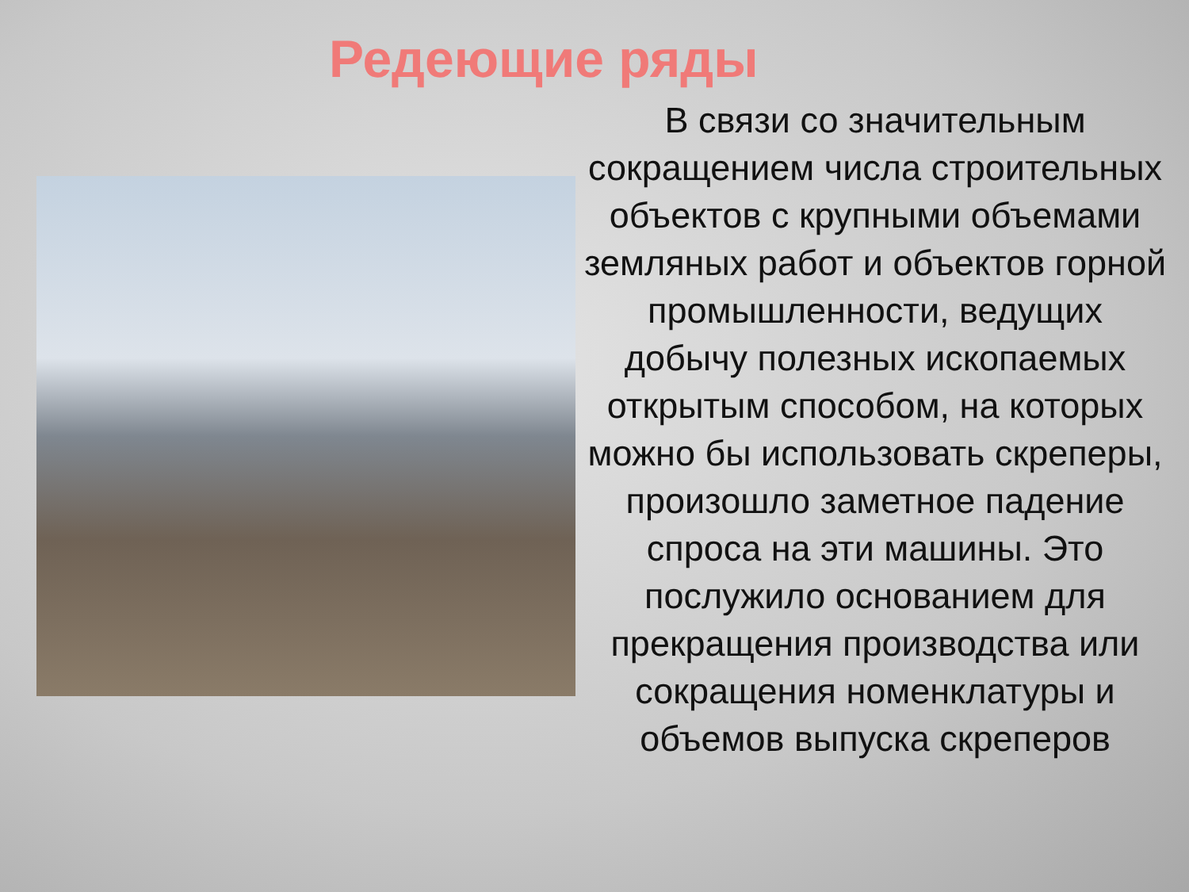Редеющие ряды
В связи со значительным сокращением числа строительных объектов с крупными объемами земляных работ и объектов горной промышленности, ведущих добычу полезных ископаемых открытым способом, на которых можно бы использовать скреперы, произошло заметное падение спроса на эти машины. Это послужило основанием для прекращения производства или сокращения номенклатуры и объемов выпуска скреперов